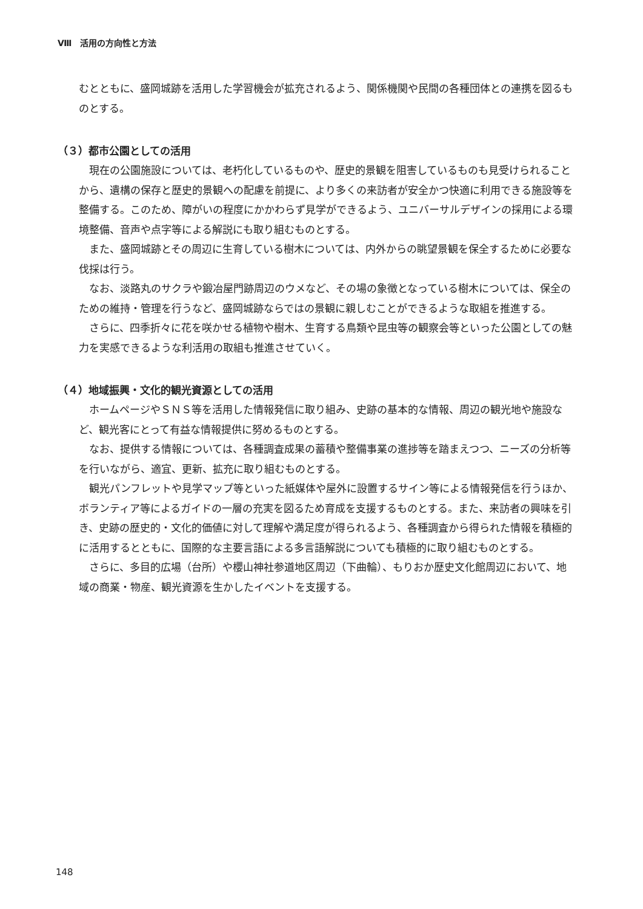Ⅷ　活用の方向性と方法
むとともに、盛岡城跡を活用した学習機会が拡充されるよう、関係機関や民間の各種団体との連携を図るものとする。
（３）都市公園としての活用
現在の公園施設については、老朽化しているものや、歴史的景観を阻害しているものも見受けられることから、遺構の保存と歴史的景観への配慮を前提に、より多くの来訪者が安全かつ快適に利用できる施設等を整備する。このため、障がいの程度にかかわらず見学ができるよう、ユニバーサルデザインの採用による環境整備、音声や点字等による解説にも取り組むものとする。
また、盛岡城跡とその周辺に生育している樹木については、内外からの眺望景観を保全するために必要な伐採は行う。
なお、淡路丸のサクラや鍛冶屋門跡周辺のウメなど、その場の象徴となっている樹木については、保全のための維持・管理を行うなど、盛岡城跡ならではの景観に親しむことができるような取組を推進する。
さらに、四季折々に花を咲かせる植物や樹木、生育する鳥類や昆虫等の観察会等といった公園としての魅力を実感できるような利活用の取組も推進させていく。
（４）地域振興・文化的観光資源としての活用
ホームページやＳＮＳ等を活用した情報発信に取り組み、史跡の基本的な情報、周辺の観光地や施設など、観光客にとって有益な情報提供に努めるものとする。
なお、提供する情報については、各種調査成果の蓄積や整備事業の進捗等を踏まえつつ、ニーズの分析等を行いながら、適宜、更新、拡充に取り組むものとする。
観光パンフレットや見学マップ等といった紙媒体や屋外に設置するサイン等による情報発信を行うほか、ボランティア等によるガイドの一層の充実を図るため育成を支援するものとする。また、来訪者の興味を引き、史跡の歴史的・文化的価値に対して理解や満足度が得られるよう、各種調査から得られた情報を積極的に活用するとともに、国際的な主要言語による多言語解説についても積極的に取り組むものとする。
さらに、多目的広場（台所）や櫻山神社参道地区周辺（下曲輪）、もりおか歴史文化館周辺において、地域の商業・物産、観光資源を生かしたイベントを支援する。
148